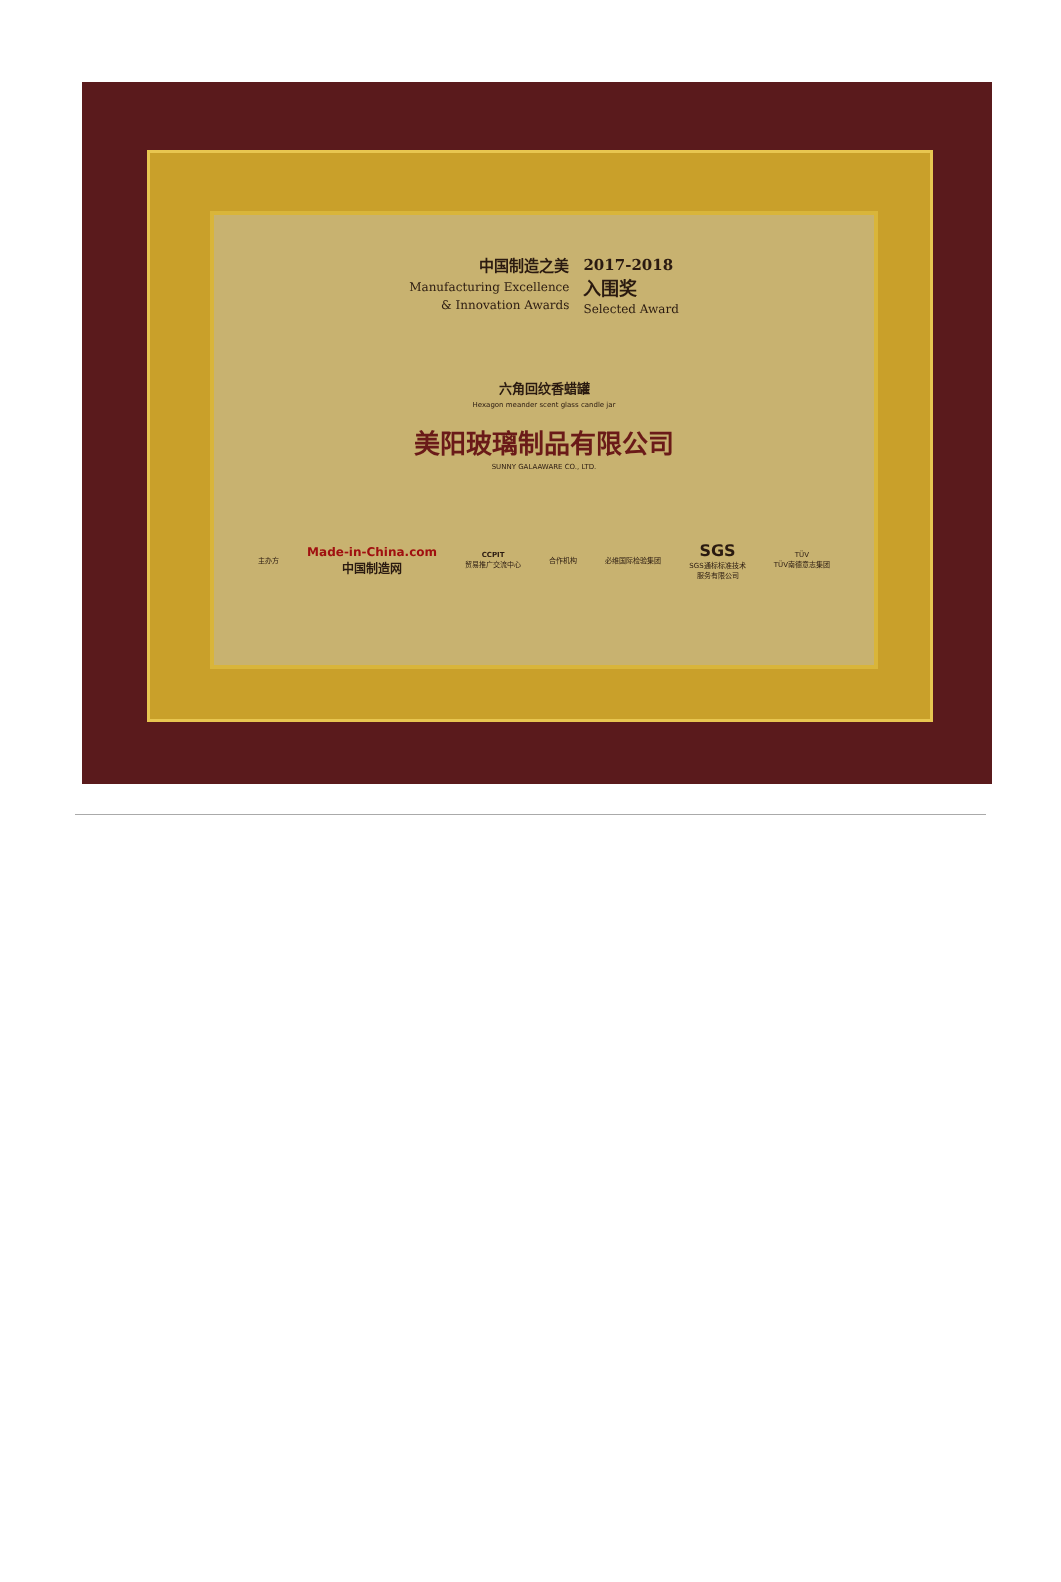中国制造之美
Manufacturing Excellence
& Innovation Awards
2017-2018
入围奖
Selected Award
六角回纹香蜡罐
Hexagon meander scent glass candle jar
美阳玻璃制品有限公司
SUNNY GALAAWARE CO., LTD.
主办方 Made-in-China.com
中国制造网 CCPIT
贸易推广交流中心 合作机构 必维国际检验集团 SGS
SGS通标标准技术
服务有限公司 TÜV
TÜV南德意志集团